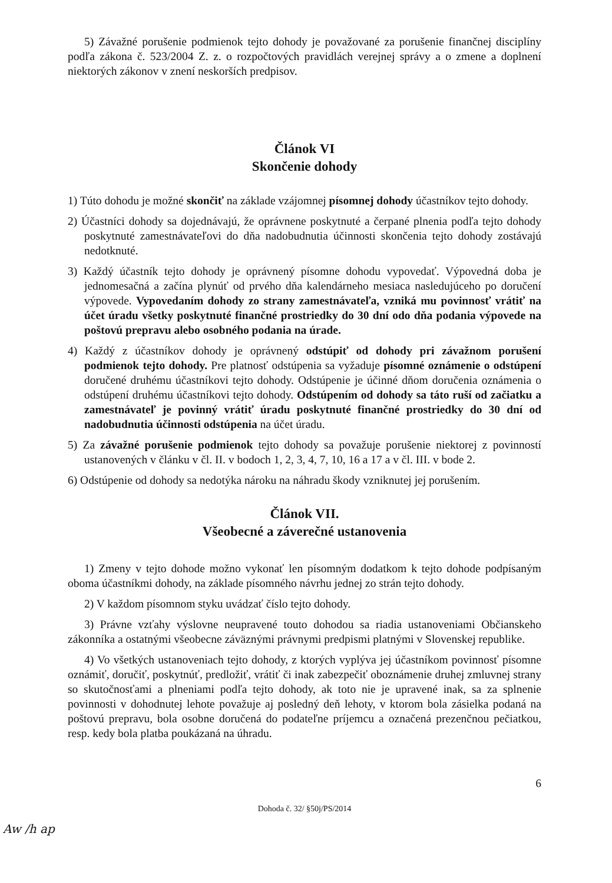5) Závažné porušenie podmienok tejto dohody je považované za porušenie finančnej disciplíny podľa zákona č. 523/2004 Z. z. o rozpočtových pravidlách verejnej správy a o zmene a doplnení niektorých zákonov v znení neskorších predpisov.
Článok VI
Skončenie dohody
1) Túto dohodu je možné skončiť na základe vzájomnej písomnej dohody účastníkov tejto dohody.
2) Účastníci dohody sa dojednávajú, že oprávnene poskytnuté a čerpané plnenia podľa tejto dohody poskytnuté zamestnávateľovi do dňa nadobudnutia účinnosti skončenia tejto dohody zostávajú nedotknuté.
3) Každý účastník tejto dohody je oprávnený písomne dohodu vypovedať. Výpovedná doba je jednomesačná a začína plynúť od prvého dňa kalendárneho mesiaca nasledujúceho po doručení výpovede. Vypovedaním dohody zo strany zamestnávateľa, vzniká mu povinnosť vrátiť na účet úradu všetky poskytnuté finančné prostriedky do 30 dní odo dňa podania výpovede na poštovú prepravu alebo osobného podania na úrade.
4) Každý z účastníkov dohody je oprávnený odstúpiť od dohody pri závažnom porušení podmienok tejto dohody. Pre platnosť odstúpenia sa vyžaduje písomné oznámenie o odstúpení doručené druhému účastníkovi tejto dohody. Odstúpenie je účinné dňom doručenia oznámenia o odstúpení druhému účastníkovi tejto dohody. Odstúpením od dohody sa táto ruší od začiatku a zamestnávateľ je povinný vrátiť úradu poskytnuté finančné prostriedky do 30 dní od nadobudnutia účinnosti odstúpenia na účet úradu.
5) Za závažné porušenie podmienok tejto dohody sa považuje porušenie niektorej z povinností ustanovených v článku v čl. II. v bodoch 1, 2, 3, 4, 7, 10, 16 a 17 a v čl. III. v bode 2.
6) Odstúpenie od dohody sa nedotýka nároku na náhradu škody vzniknutej jej porušením.
Článok VII.
Všeobecné a záverečné ustanovenia
1) Zmeny v tejto dohode možno vykonať len písomným dodatkom k tejto dohode podpísaným oboma účastníkmi dohody, na základe písomného návrhu jednej zo strán tejto dohody.
2) V každom písomnom styku uvádzať číslo tejto dohody.
3) Právne vzťahy výslovne neupravené touto dohodou sa riadia ustanoveniami Občianskeho zákonníka a ostatnými všeobecne záväznými právnymi predpismi platnými v Slovenskej republike.
4) Vo všetkých ustanoveniach tejto dohody, z ktorých vyplýva jej účastníkom povinnosť písomne oznámiť, doručiť, poskytnúť, predložiť, vrátiť či inak zabezpečiť oboznámenie druhej zmluvnej strany so skutočnosťami a plneniami podľa tejto dohody, ak toto nie je upravené inak, sa za splnenie povinnosti v dohodnutej lehote považuje aj posledný deň lehoty, v ktorom bola zásielka podaná na poštovú prepravu, bola osobne doručená do podateľne príjemcu a označená prezenčnou pečiatkou, resp. kedy bola platba poukázaná na úhradu.
6
Dohoda č. 32/ §50j/PS/2014
Aw /h ap